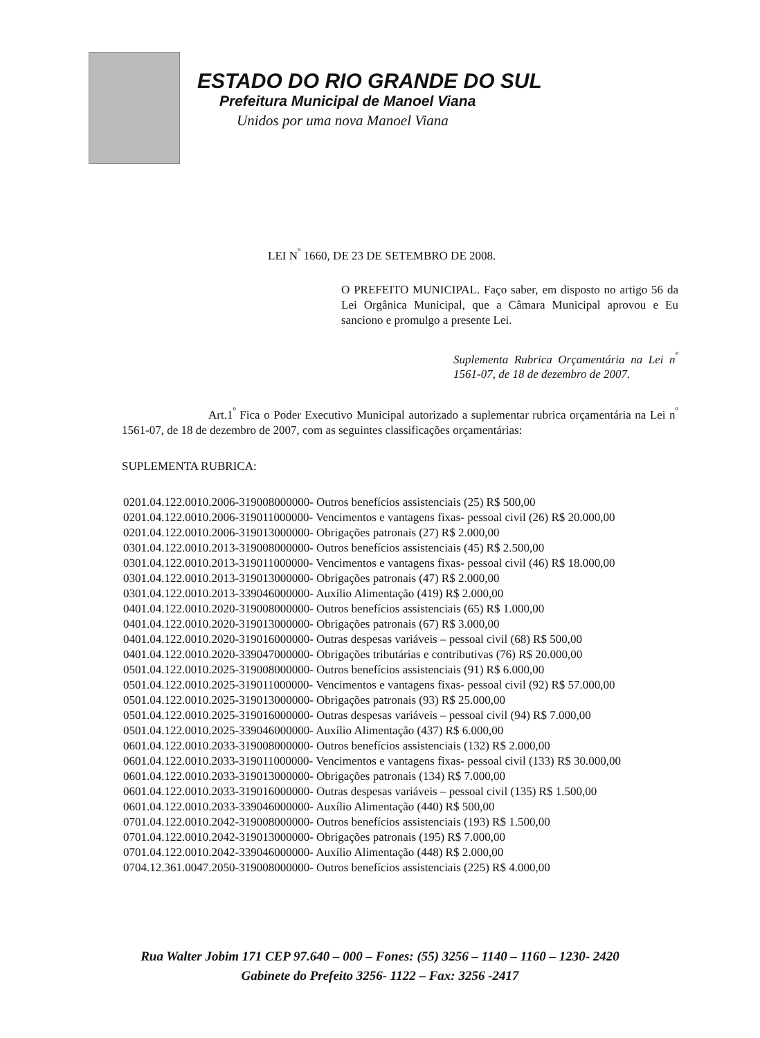ESTADO DO RIO GRANDE DO SUL
Prefeitura Municipal de Manoel Viana
Unidos por uma nova Manoel Viana
LEI N<sup>º</sup> 1660, DE 23 DE SETEMBRO DE 2008.
O PREFEITO MUNICIPAL. Faço saber, em disposto no artigo 56 da Lei Orgânica Municipal, que a Câmara Municipal aprovou e Eu sanciono e promulgo a presente Lei.
Suplementa Rubrica Orçamentária na Lei n<sup>º</sup> 1561-07, de 18 de dezembro de 2007.
Art.1<sup>º</sup> Fica o Poder Executivo Municipal autorizado a suplementar rubrica orçamentária na Lei n<sup>º</sup> 1561-07, de 18 de dezembro de 2007, com as seguintes classificações orçamentárias:
SUPLEMENTA RUBRICA:
0201.04.122.0010.2006-319008000000- Outros benefícios assistenciais (25) R$ 500,00
0201.04.122.0010.2006-319011000000- Vencimentos e vantagens fixas- pessoal civil (26) R$ 20.000,00
0201.04.122.0010.2006-319013000000- Obrigações patronais (27) R$ 2.000,00
0301.04.122.0010.2013-319008000000- Outros benefícios assistenciais (45) R$ 2.500,00
0301.04.122.0010.2013-319011000000- Vencimentos e vantagens fixas- pessoal civil (46) R$ 18.000,00
0301.04.122.0010.2013-319013000000- Obrigações patronais (47) R$ 2.000,00
0301.04.122.0010.2013-339046000000- Auxílio Alimentação (419) R$ 2.000,00
0401.04.122.0010.2020-319008000000- Outros benefícios assistenciais (65) R$ 1.000,00
0401.04.122.0010.2020-319013000000- Obrigações patronais (67) R$ 3.000,00
0401.04.122.0010.2020-319016000000- Outras despesas variáveis – pessoal civil (68) R$ 500,00
0401.04.122.0010.2020-339047000000- Obrigações tributárias e contributivas (76) R$ 20.000,00
0501.04.122.0010.2025-319008000000- Outros benefícios assistenciais (91) R$ 6.000,00
0501.04.122.0010.2025-319011000000- Vencimentos e vantagens fixas- pessoal civil (92) R$ 57.000,00
0501.04.122.0010.2025-319013000000- Obrigações patronais (93) R$ 25.000,00
0501.04.122.0010.2025-319016000000- Outras despesas variáveis – pessoal civil (94) R$ 7.000,00
0501.04.122.0010.2025-339046000000- Auxílio Alimentação (437) R$ 6.000,00
0601.04.122.0010.2033-319008000000- Outros benefícios assistenciais (132) R$ 2.000,00
0601.04.122.0010.2033-319011000000- Vencimentos e vantagens fixas- pessoal civil (133) R$ 30.000,00
0601.04.122.0010.2033-319013000000- Obrigações patronais (134) R$ 7.000,00
0601.04.122.0010.2033-319016000000- Outras despesas variáveis – pessoal civil (135) R$ 1.500,00
0601.04.122.0010.2033-339046000000- Auxílio Alimentação (440) R$ 500,00
0701.04.122.0010.2042-319008000000- Outros benefícios assistenciais (193) R$ 1.500,00
0701.04.122.0010.2042-319013000000- Obrigações patronais (195) R$ 7.000,00
0701.04.122.0010.2042-339046000000- Auxílio Alimentação (448) R$ 2.000,00
0704.12.361.0047.2050-319008000000- Outros benefícios assistenciais (225) R$ 4.000,00
Rua Walter Jobim 171 CEP 97.640 – 000 – Fones: (55) 3256 – 1140 – 1160 – 1230- 2420
Gabinete do Prefeito 3256- 1122 – Fax: 3256 -2417